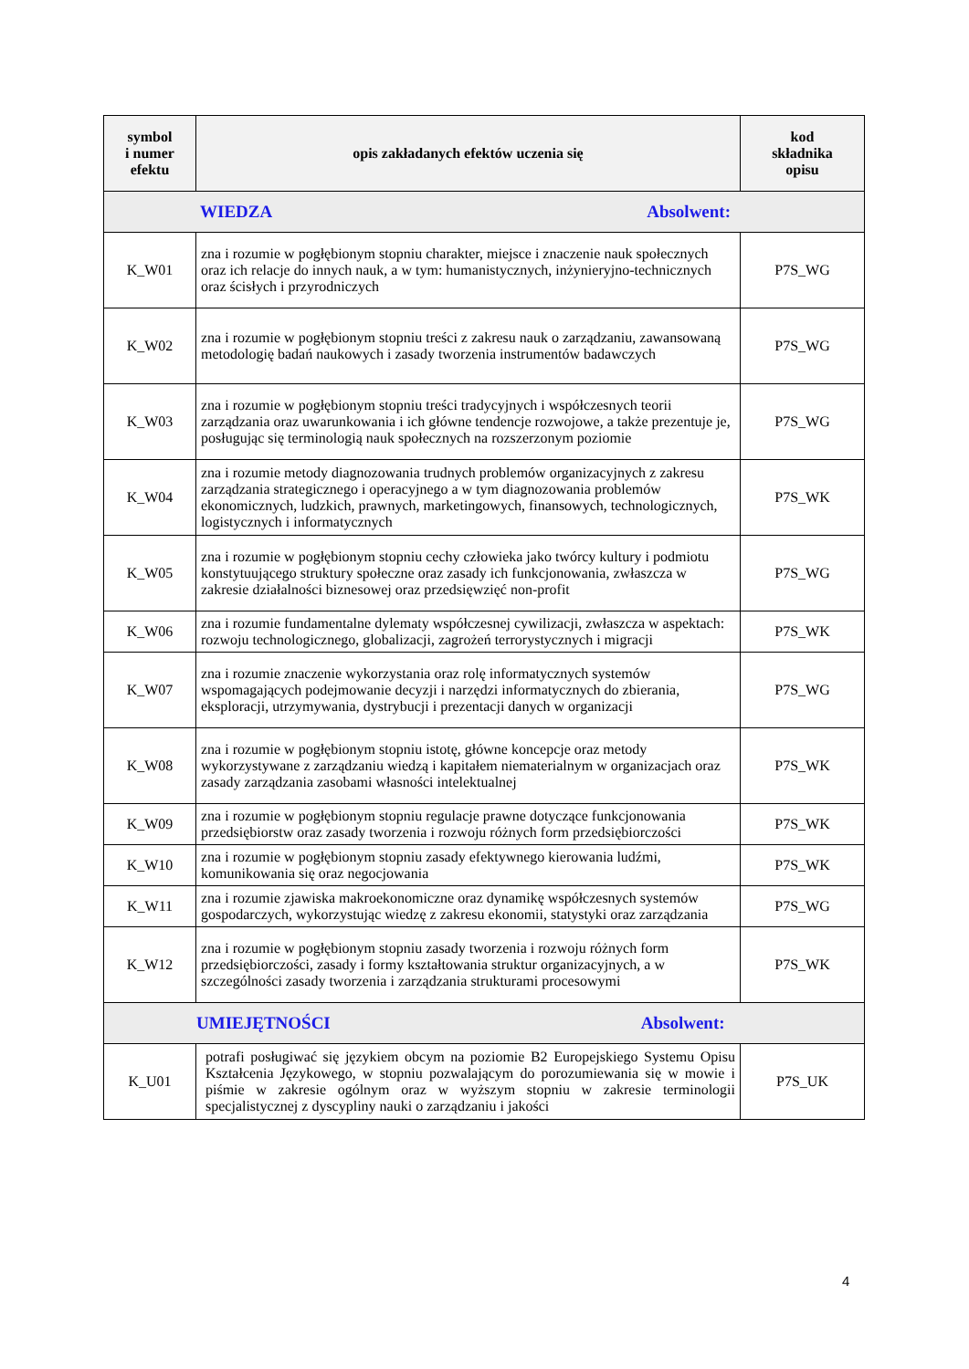| symbol i numer efektu | opis zakładanych efektów uczenia się | kod składnika opisu |
| --- | --- | --- |
| WIEDZA Absolwent: | | |
| K_W01 | zna i rozumie w pogłębionym stopniu charakter, miejsce i znaczenie nauk społecznych oraz ich relacje do innych nauk, a w tym: humanistycznych, inżynieryjno-technicznych oraz ścisłych i przyrodniczych | P7S_WG |
| K_W02 | zna i rozumie w pogłębionym stopniu treści z zakresu nauk o zarządzaniu, zawansowaną metodologię badań naukowych i zasady tworzenia instrumentów badawczych | P7S_WG |
| K_W03 | zna i rozumie w pogłębionym stopniu treści tradycyjnych i współczesnych teorii zarządzania oraz uwarunkowania i ich główne tendencje rozwojowe, a także prezentuje je, posługując się terminologią nauk społecznych na rozszerzonym poziomie | P7S_WG |
| K_W04 | zna i rozumie metody diagnozowania trudnych problemów organizacyjnych z zakresu zarządzania strategicznego i operacyjnego a w tym diagnozowania problemów ekonomicznych, ludzkich, prawnych, marketingowych, finansowych, technologicznych, logistycznych i informatycznych | P7S_WK |
| K_W05 | zna i rozumie w pogłębionym stopniu cechy człowieka jako twórcy kultury i podmiotu konstytuującego struktury społeczne oraz zasady ich funkcjonowania, zwłaszcza w zakresie działalności biznesowej oraz przedsięwzięć non-profit | P7S_WG |
| K_W06 | zna i rozumie fundamentalne dylematy współczesnej cywilizacji, zwłaszcza w aspektach: rozwoju technologicznego, globalizacji, zagrożeń terrorystycznych i migracji | P7S_WK |
| K_W07 | zna i rozumie znaczenie wykorzystania oraz rolę informatycznych systemów wspomagających podejmowanie decyzji i narzędzi informatycznych do zbierania, eksploracji, utrzymywania, dystrybucji i prezentacji danych w organizacji | P7S_WG |
| K_W08 | zna i rozumie w pogłębionym stopniu istotę, główne koncepcje oraz metody wykorzystywane z zarządzaniu wiedzą i kapitałem niematerialnym w organizacjach oraz zasady zarządzania zasobami własności intelektualnej | P7S_WK |
| K_W09 | zna i rozumie w pogłębionym stopniu regulacje prawne dotyczące funkcjonowania przedsiębiorstw oraz zasady tworzenia i rozwoju różnych form przedsiębiorczości | P7S_WK |
| K_W10 | zna i rozumie w pogłębionym stopniu zasady efektywnego kierowania ludźmi, komunikowania się oraz negocjowania | P7S_WK |
| K_W11 | zna i rozumie zjawiska makroekonomiczne oraz dynamikę współczesnych systemów gospodarczych, wykorzystując wiedzę z zakresu ekonomii, statystyki oraz zarządzania | P7S_WG |
| K_W12 | zna i rozumie w pogłębionym stopniu zasady tworzenia i rozwoju różnych form przedsiębiorczości, zasady i formy kształtowania struktur organizacyjnych, a w szczególności zasady tworzenia i zarządzania strukturami procesowymi | P7S_WK |
| UMIEJĘTNOŚCI Absolwent: | | |
| K_U01 | potrafi posługiwać się językiem obcym na poziomie B2 Europejskiego Systemu Opisu Kształcenia Językowego, w stopniu pozwalającym do porozumiewania się w mowie i piśmie w zakresie ogólnym oraz w wyższym stopniu w zakresie terminologii specjalistycznej z dyscypliny nauki o zarządzaniu i jakości | P7S_UK |
4